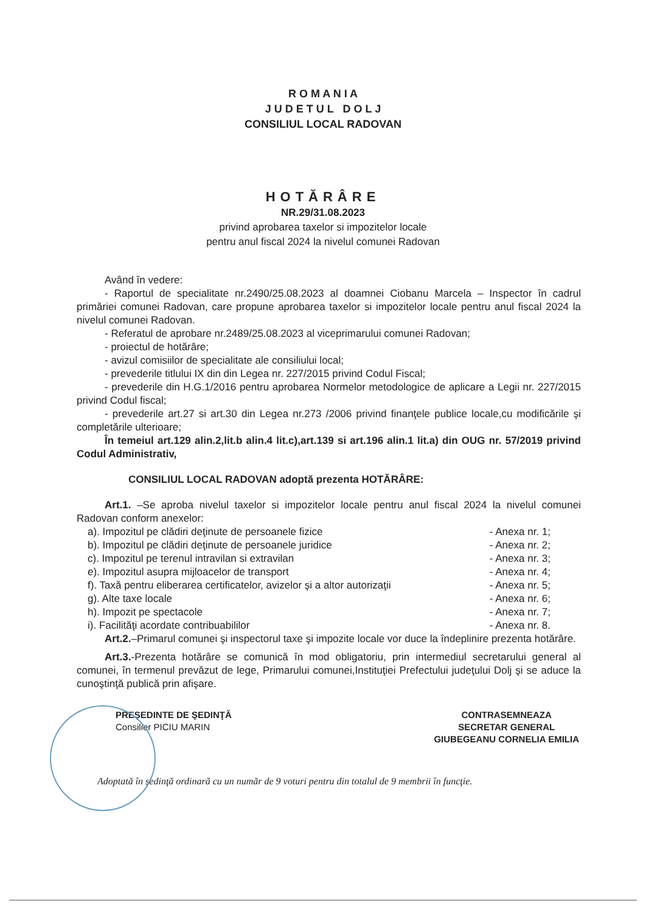R O M A N I A
J U D E T U L D O L J
CONSILIUL LOCAL RADOVAN
HOTĂRÂRE
NR.29/31.08.2023
privind aprobarea taxelor si impozitelor locale
pentru anul fiscal 2024 la nivelul comunei Radovan
Având în vedere:
- Raportul de specialitate nr.2490/25.08.2023 al doamnei Ciobanu Marcela – Inspector în cadrul primăriei comunei Radovan, care propune aprobarea taxelor si impozitelor locale pentru anul fiscal 2024 la nivelul comunei Radovan.
- Referatul de aprobare nr.2489/25.08.2023 al viceprimarului comunei Radovan;
- proiectul de hotărâre;
- avizul comisiilor de specialitate ale consiliului local;
- prevederile titlului IX din din Legea nr. 227/2015 privind Codul Fiscal;
- prevederile din H.G.1/2016 pentru aprobarea Normelor metodologice de aplicare a Legii nr. 227/2015 privind Codul fiscal;
- prevederile art.27 si art.30 din Legea nr.273 /2006 privind finanţele publice locale,cu modificările şi completările ulterioare;
În temeiul art.129 alin.2,lit.b alin.4 lit.c),art.139 si art.196 alin.1 lit.a) din OUG nr. 57/2019 privind Codul Administrativ,
CONSILIUL LOCAL RADOVAN adoptă prezenta HOTĂRÂRE:
Art.1. –Se aproba nivelul taxelor si impozitelor locale pentru anul fiscal 2024 la nivelul comunei Radovan conform anexelor:
a). Impozitul pe clădiri deţinute de persoanele fizice - Anexa nr. 1;
b). Impozitul pe clădiri deţinute de persoanele juridice - Anexa nr. 2;
c). Impozitul pe terenul intravilan si extravilan - Anexa nr. 3;
e). Impozitul asupra mijloacelor de transport - Anexa nr. 4;
f). Taxă pentru eliberarea certificatelor, avizelor şi a altor autorizaţii - Anexa nr. 5;
g). Alte taxe locale - Anexa nr. 6;
h). Impozit pe spectacole - Anexa nr. 7;
i). Facilităţi acordate contribuabililor - Anexa nr. 8.
Art.2.–Primarul comunei şi inspectorul taxe şi impozite locale vor duce la îndeplinire prezenta hotărâre.
Art.3.-Prezenta hotărâre se comunică în mod obligatoriu, prin intermediul secretarului general al comunei, în termenul prevăzut de lege, Primarului comunei,Instituţiei Prefectului judeţului Dolj şi se aduce la cunoştinţă publică prin afişare.
PREŞEDINTE DE ŞEDINŢĂ
Consilier PICIU MARIN
CONTRASEMNEAZA
SECRETAR GENERAL
GIUBEGEANU CORNELIA EMILIA
Adoptată în şedinţă ordinară cu un număr de 9 voturi pentru din totalul de 9 membrii în funcţie.